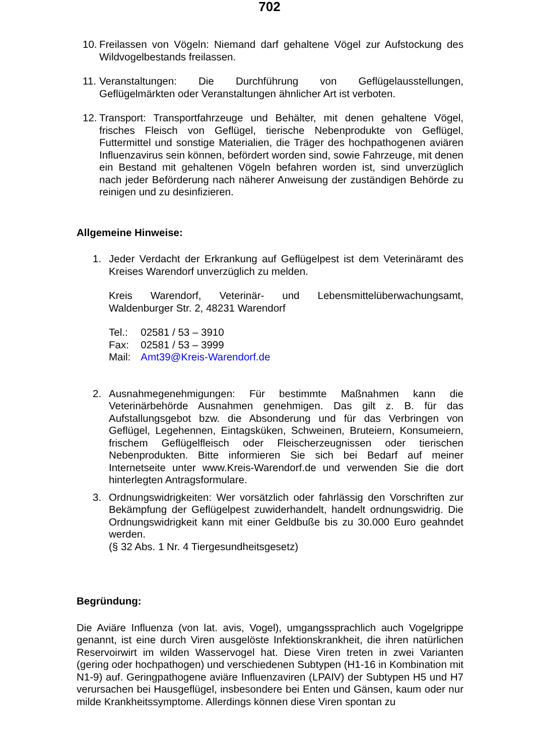702
10. Freilassen von Vögeln: Niemand darf gehaltene Vögel zur Aufstockung des Wildvogelbestands freilassen.
11. Veranstaltungen: Die Durchführung von Geflügelausstellungen, Geflügelmärkten oder Veranstaltungen ähnlicher Art ist verboten.
12. Transport: Transportfahrzeuge und Behälter, mit denen gehaltene Vögel, frisches Fleisch von Geflügel, tierische Nebenprodukte von Geflügel, Futtermittel und sonstige Materialien, die Träger des hochpathogenen aviären Influenzavirus sein können, befördert worden sind, sowie Fahrzeuge, mit denen ein Bestand mit gehaltenen Vögeln befahren worden ist, sind unverzüglich nach jeder Beförderung nach näherer Anweisung der zuständigen Behörde zu reinigen und zu desinfizieren.
Allgemeine Hinweise:
1. Jeder Verdacht der Erkrankung auf Geflügelpest ist dem Veterinäramt des Kreises Warendorf unverzüglich zu melden.
Kreis Warendorf, Veterinär- und Lebensmittelüberwachungsamt, Waldenburger Str. 2, 48231 Warendorf
| Tel.: | 02581 / 53 – 3910 |
| Fax: | 02581 / 53 – 3999 |
| Mail: | Amt39@Kreis-Warendorf.de |
2. Ausnahmegenehmigungen: Für bestimmte Maßnahmen kann die Veterinärbehörde Ausnahmen genehmigen. Das gilt z. B. für das Aufstallungsgebot bzw. die Absonderung und für das Verbringen von Geflügel, Legehennen, Eintagsküken, Schweinen, Bruteiern, Konsumeiern, frischem Geflügelfleisch oder Fleischerzeugnissen oder tierischen Nebenprodukten. Bitte informieren Sie sich bei Bedarf auf meiner Internetseite unter www.Kreis-Warendorf.de und verwenden Sie die dort hinterlegten Antragsformulare.
3. Ordnungswidrigkeiten: Wer vorsätzlich oder fahrlässig den Vorschriften zur Bekämpfung der Geflügelpest zuwiderhandelt, handelt ordnungswidrig. Die Ordnungswidrigkeit kann mit einer Geldbuße bis zu 30.000 Euro geahndet werden.
(§ 32 Abs. 1 Nr. 4 Tiergesundheitsgesetz)
Begründung:
Die Aviäre Influenza (von lat. avis, Vogel), umgangssprachlich auch Vogelgrippe genannt, ist eine durch Viren ausgelöste Infektionskrankheit, die ihren natürlichen Reservoirwirt im wilden Wasservogel hat. Diese Viren treten in zwei Varianten (gering oder hochpathogen) und verschiedenen Subtypen (H1-16 in Kombination mit N1-9) auf. Geringpathogene aviäre Influenzaviren (LPAIV) der Subtypen H5 und H7 verursachen bei Hausgeflügel, insbesondere bei Enten und Gänsen, kaum oder nur milde Krankheitssymptome. Allerdings können diese Viren spontan zu